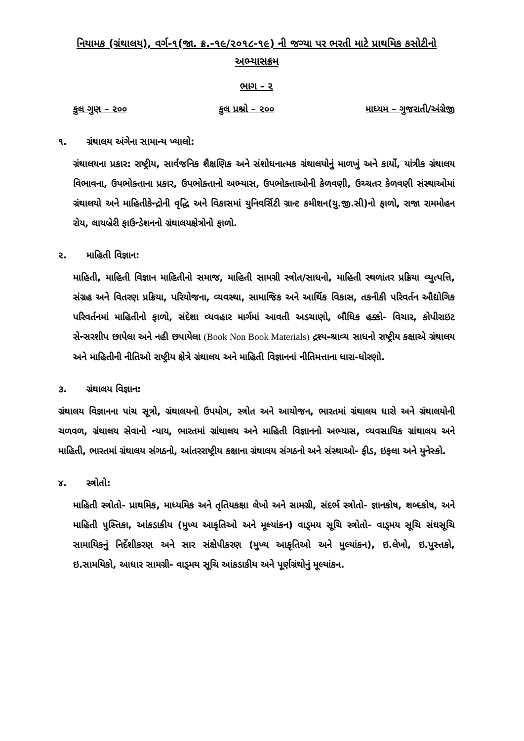નિયામક (ગ્રંથાલય), વર્ગ-૧(જા. ક્ર.-૧૯/૨૦૧૮-૧૯) ની જગ્યા પર ભરતી માટે પ્રાથમિક કસોટીનો અભ્યાસક્રમ
ભાગ - ૨
કુલ ગુણ – ૨૦૦ કુલ પ્રશ્નો – ૨૦૦ માધ્યમ – ગુજરાતી/અંગ્રેજી
૧. ગ્રંથાલય અંગેના સામાન્ય ખ્યાલો:
ગ્રંથાલયના પ્રકાર: રાષ્ટ્રીય, સાર્વજનિક શૈક્ષણિક અને સંશોધનાત્મક ગ્રંથાલયોનું માળખું અને કાર્યો, યાંત્રીક ગ્રંથાલય વિભાવના, ઉપભોક્તાના પ્રકાર, ઉપભોક્તાનો અભ્યાસ, ઉપભોક્તાઓની કેળવણી, ઉચ્ચતર કેળવણી સંસ્થાઓમાં ગ્રંથાલયો અને માહિતીકેન્દ્રોની વૃદ્ધિ અને વિકાસમાં યુનિવર્સિટી ગ્રાન્ટ કમીશન(યુ.જી.સી)નો ફાળો, રાજા રામમોહન રોય, લાયબ્રેરી ફાઉન્ડેશનનો ગ્રંથાલયક્ષેત્રોનો ફાળો.
૨. માહિતી વિજ્ઞાન:
માહિતી, માહિતી વિજ્ઞાન માહિતીનો સમાજ, માહિતી સામગ્રી સ્ત્રોત/સાધનો, માહિતી સ્થળાંતર પ્રક્રિયા વ્યુત્પત્તિ, સંગ્રહ અને વિતરણ પ્રક્રિયા, પરિયોજના, વ્યવસ્થા, સામાજિક અને આર્થિક વિકાસ, તકનીકી પરિવર્તન ઔદ્યોગિક પરિવર્તનમાં માહિતીનો ફાળો, સંદેશા વ્યવહાર માર્ગમાં આવતી અડચાણો, બૌધિક હક્કો- વિચાર, કોપીરાઇટ સેન્સરશીપ છાપેલા અને નહી છપાયેલા (Book Non Book Materials) દ્રશ્ય-શ્રાવ્ય સાધનો રાષ્ટ્રીય કક્ષાએ ગ્રંથાલય અને માહિતીની નીતિઓ રાષ્ટ્રીય ક્ષેત્રે ગ્રંથાલય અને માહિતી વિજ્ઞાનનાં નીતિમત્તાના ધારા-ધોરણો.
૩. ગ્રંથાલય વિજ્ઞાન:
ગ્રંથાલય વિજ્ઞાનના પાંચ સૂત્રો, ગ્રંથાલયનો ઉપયોગ, સ્ત્રોત અને આયોજન, ભારતમાં ગ્રંથાલય ધારો અને ગ્રંથાલયોની ચળવળ, ગ્રંથાલય સેવાનો ન્યાય, ભારતમાં ગ્રાંથાલય અને માહિતી વિજ્ઞાનનો અભ્યાસ, વ્યવસાયિક ગ્રાંથાલય અને માહિતી, ભારતમાં ગ્રંથાલય સંગઠનો, આંતરરાષ્ટ્રીય કક્ષાના ગ્રંથાલય સંગઠનો અને સંસ્થાઓ- ફીડ, ઇફલા અને યુનેસ્કો.
૪. સ્ત્રોતો:
માહિતી સ્ત્રોતો- પ્રાથમિક, માધ્યમિક અને તૃતિયકક્ષા લેખો અને સામગ્રી, સંદર્ભ સ્ત્રોતો- જ્ઞાનકોષ, શબ્દકોષ, અને માહિતી પુસ્તિકા, આંકડાકીય (મુખ્ય આકૃતિઓ અને મૂલ્યાંકન) વાડ્મય સૂચિ સ્ત્રોતો- વાડ્મય સૂચિ સંઘસૂચિ સામાયિકનું નિર્દેશીકરણ અને સાર સંક્ષેપીકરણ (મુખ્ય આકૃતિઓ અને મુલ્યાંકન), ઇ.લેખો, ઇ.પુસ્તકો, ઇ.સામયિકો, આધાર સામગ્રી- વાડ્મય સૂચિ આંકડાકીય અને પૂર્ણગ્રંથોનું મૂલ્યાંકન.